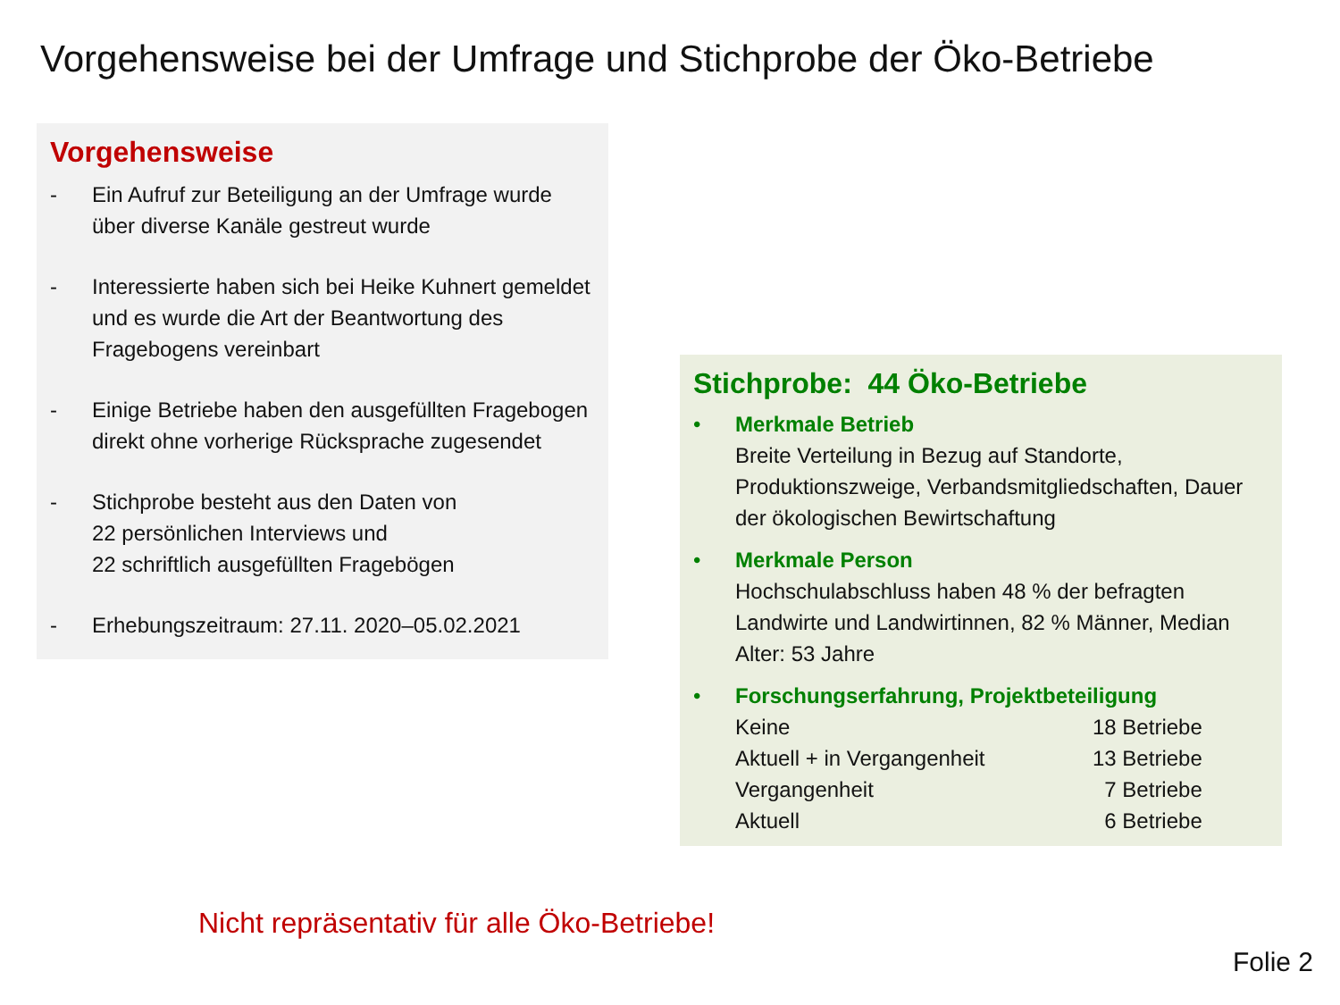Vorgehensweise bei der Umfrage und Stichprobe der Öko-Betriebe
Vorgehensweise
- Ein Aufruf zur Beteiligung an der Umfrage wurde über diverse Kanäle gestreut wurde
- Interessierte haben sich bei Heike Kuhnert gemeldet und es wurde die Art der Beantwortung des Fragebogens vereinbart
- Einige Betriebe haben den ausgefüllten Fragebogen direkt ohne vorherige Rücksprache zugesendet
- Stichprobe besteht aus den Daten von
22 persönlichen Interviews und
22 schriftlich ausgefüllten Fragebögen
- Erhebungszeitraum: 27.11. 2020–05.02.2021
Stichprobe: 44 Öko-Betriebe
• Merkmale Betrieb
Breite Verteilung in Bezug auf Standorte, Produktionszweige, Verbandsmitgliedschaften, Dauer der ökologischen Bewirtschaftung
• Merkmale Person
Hochschulabschluss haben 48 % der befragten Landwirte und Landwirtinnen, 82 % Männer, Median Alter: 53 Jahre
• Forschungserfahrung, Projektbeteiligung
| Keine | 18 Betriebe |
| Aktuell + in Vergangenheit | 13 Betriebe |
| Vergangenheit | 7 Betriebe |
| Aktuell | 6 Betriebe |
Nicht repräsentativ für alle Öko-Betriebe!
Folie 2